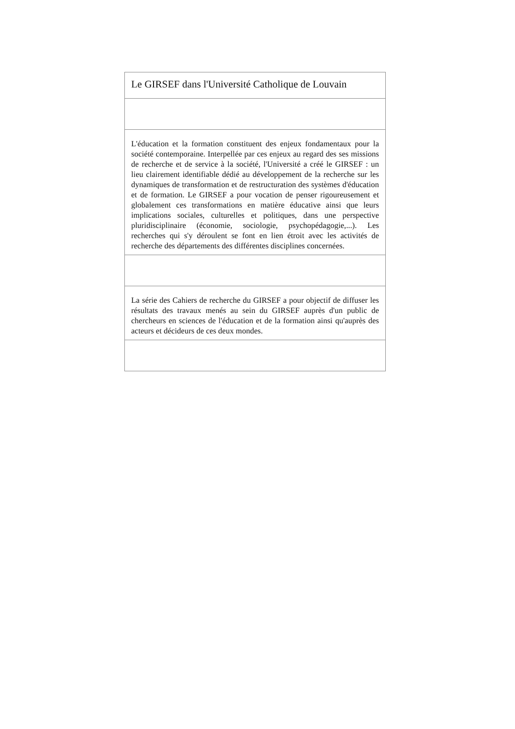| Le GIRSEF dans l'Université Catholique de Louvain |
| L'éducation et la formation constituent des enjeux fondamentaux pour la société contemporaine. Interpellée par ces enjeux au regard des ses missions de recherche et de service à la société, l'Université a créé le GIRSEF : un lieu clairement identifiable dédié au développement de la recherche sur les dynamiques de transformation et de restructuration des systèmes d'éducation et de formation. Le GIRSEF a pour vocation de penser rigoureusement et globalement ces transformations en matière éducative ainsi que leurs implications sociales, culturelles et politiques, dans une perspective pluridisciplinaire (économie, sociologie, psychopédagogie,...). Les recherches qui s'y déroulent se font en lien étroit avec les activités de recherche des départements des différentes disciplines concernées. |
| La série des Cahiers de recherche du GIRSEF a pour objectif de diffuser les résultats des travaux menés au sein du GIRSEF auprès d'un public de chercheurs en sciences de l'éducation et de la formation ainsi qu'auprès des acteurs et décideurs de ces deux mondes. |